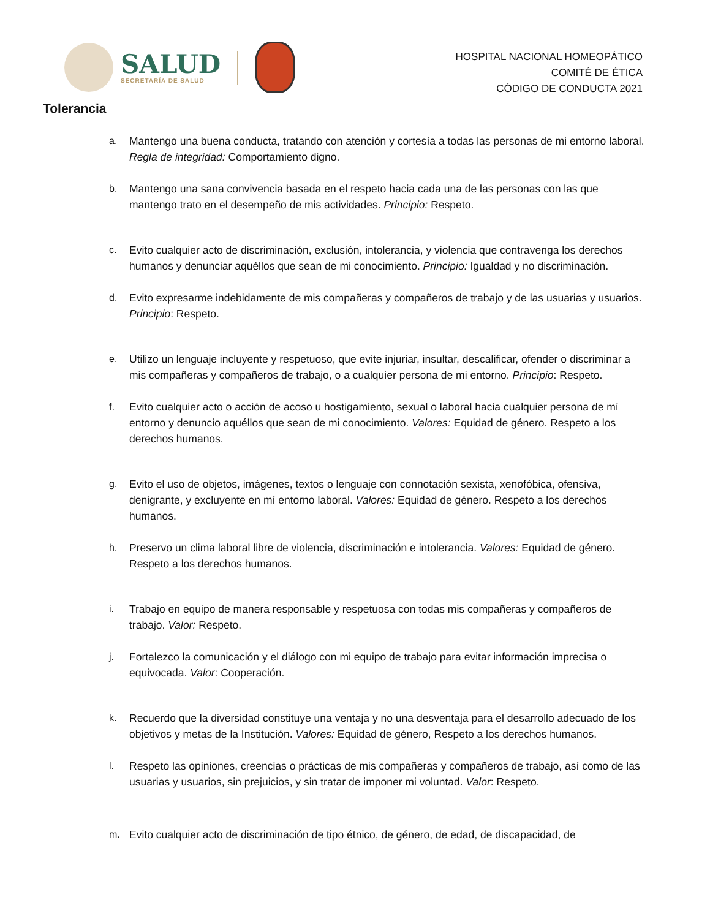SALUD
SECRETARÍA DE SALUD
HOSPITAL NACIONAL HOMEOPÁTICO
COMITÉ DE ÉTICA
CÓDIGO DE CONDUCTA 2021
Tolerancia
a. Mantengo una buena conducta, tratando con atención y cortesía a todas las personas de mi entorno laboral. Regla de integridad: Comportamiento digno.
b. Mantengo una sana convivencia basada en el respeto hacia cada una de las personas con las que mantengo trato en el desempeño de mis actividades. Principio: Respeto.
c. Evito cualquier acto de discriminación, exclusión, intolerancia, y violencia que contravenga los derechos humanos y denunciar aquéllos que sean de mi conocimiento. Principio: Igualdad y no discriminación.
d. Evito expresarme indebidamente de mis compañeras y compañeros de trabajo y de las usuarias y usuarios. Principio: Respeto.
e. Utilizo un lenguaje incluyente y respetuoso, que evite injuriar, insultar, descalificar, ofender o discriminar a mis compañeras y compañeros de trabajo, o a cualquier persona de mi entorno. Principio: Respeto.
f. Evito cualquier acto o acción de acoso u hostigamiento, sexual o laboral hacia cualquier persona de mí entorno y denuncio aquéllos que sean de mi conocimiento. Valores: Equidad de género. Respeto a los derechos humanos.
g. Evito el uso de objetos, imágenes, textos o lenguaje con connotación sexista, xenofóbica, ofensiva, denigrante, y excluyente en mí entorno laboral. Valores: Equidad de género. Respeto a los derechos humanos.
h. Preservo un clima laboral libre de violencia, discriminación e intolerancia. Valores: Equidad de género. Respeto a los derechos humanos.
i. Trabajo en equipo de manera responsable y respetuosa con todas mis compañeras y compañeros de trabajo. Valor: Respeto.
j. Fortalezco la comunicación y el diálogo con mi equipo de trabajo para evitar información imprecisa o equivocada. Valor: Cooperación.
k. Recuerdo que la diversidad constituye una ventaja y no una desventaja para el desarrollo adecuado de los objetivos y metas de la Institución. Valores: Equidad de género, Respeto a los derechos humanos.
l. Respeto las opiniones, creencias o prácticas de mis compañeras y compañeros de trabajo, así como de las usuarias y usuarios, sin prejuicios, y sin tratar de imponer mi voluntad. Valor: Respeto.
m. Evito cualquier acto de discriminación de tipo étnico, de género, de edad, de discapacidad, de